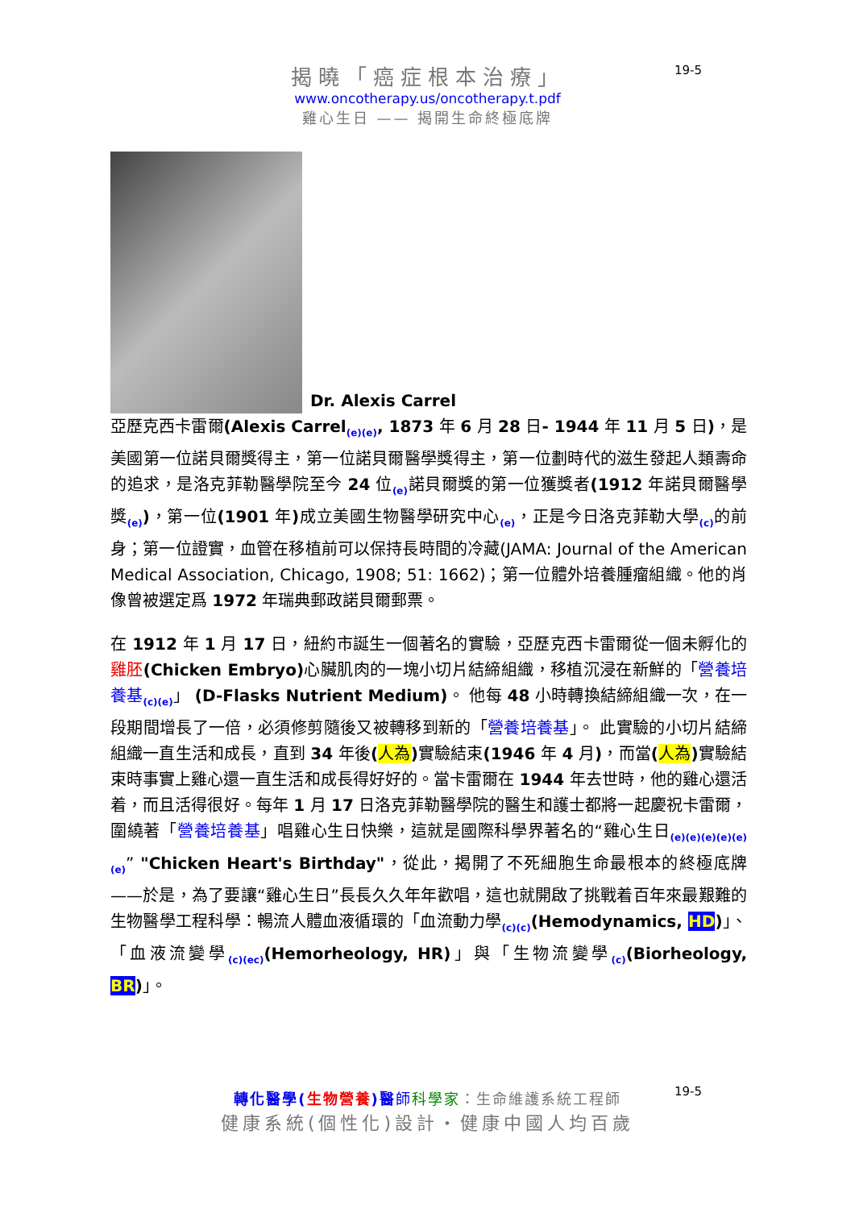19-5
揭曉「癌症根本治療」
www.oncotherapy.us/oncotherapy.t.pdf
雞心生日 —— 揭開生命終極底牌
Dr. Alexis Carrel
亞歷克西卡雷爾(Alexis Carrel<sub>(e)(e)</sub>, 1873 年 6 月 28 日- 1944 年 11 月 5 日)，是美國第一位諾貝爾獎得主，第一位諾貝爾醫學獎得主，第一位劃時代的滋生發起人類壽命的追求，是洛克菲勒醫學院至今 24 位<sub>(e)</sub>諾貝爾獎的第一位獲獎者(1912 年諾貝爾醫學獎<sub>(e)</sub>)，第一位(1901 年) 成立美國生物醫學研究中心<sub>(e)</sub>，正是今日洛克菲勒大學<sub>(c)</sub>的前身；第一位證實，血管在移植前可以保持長時間的冷藏(JAMA: Journal of the American Medical Association, Chicago, 1908; 51: 1662)；第一位體外培養腫瘤組織。他的肖像曾被選定爲 1972 年瑞典郵政諾貝爾郵票。
在 1912 年 1 月 17 日，紐約市誕生一個著名的實驗，亞歷克西卡雷爾從一個未孵化的雞胚(Chicken Embryo) 心臟肌肉的一塊小切片結締組織，移植沉浸在新鮮的「營養培養基<sub>(c)(e)</sub>」 (D-Flasks Nutrient Medium)。 他每 48 小時轉換結締組織一次，在一段期間增長了一倍，必須修剪隨後又被轉移到新的「營養培養基」。 此實驗的小切片結締組織一直生活和成長，直到 34 年後(人為) 實驗結束(1946 年 4 月)，而當(人為) 實驗結束時事實上雞心還一直生活和成長得好好的。當卡雷爾在 1944 年去世時，他的雞心還活着，而且活得很好。每年 1 月 17 日洛克菲勒醫學院的醫生和護士都將一起慶祝卡雷爾，圍繞著「營養培養基」唱雞心生日快樂，這就是國際科學界著名的“雞心生日<sub>(e)(e)(e)(e)(e)(e)</sub>” "Chicken Heart's Birthday"，從此，揭開了不死細胞生命最根本的終極底牌——於是，為了要讓“雞心生日”長長久久年年歡唱，這也就開啟了挑戰着百年來最艱難的生物醫學工程科學：暢流人體血液循環的「血流動力學<sub>(c)(c)</sub>(Hemodynamics, HD)」、「血液流變學<sub>(c)(ec)</sub>(Hemorheology, HR)」與「生物流變學<sub>(c)</sub>(Biorheology, BR)」。
19-5
轉化醫學(生物營養)醫 師科學家：生命維護系統工程師
健康系統(個性化)設計・健康中國人均百歲